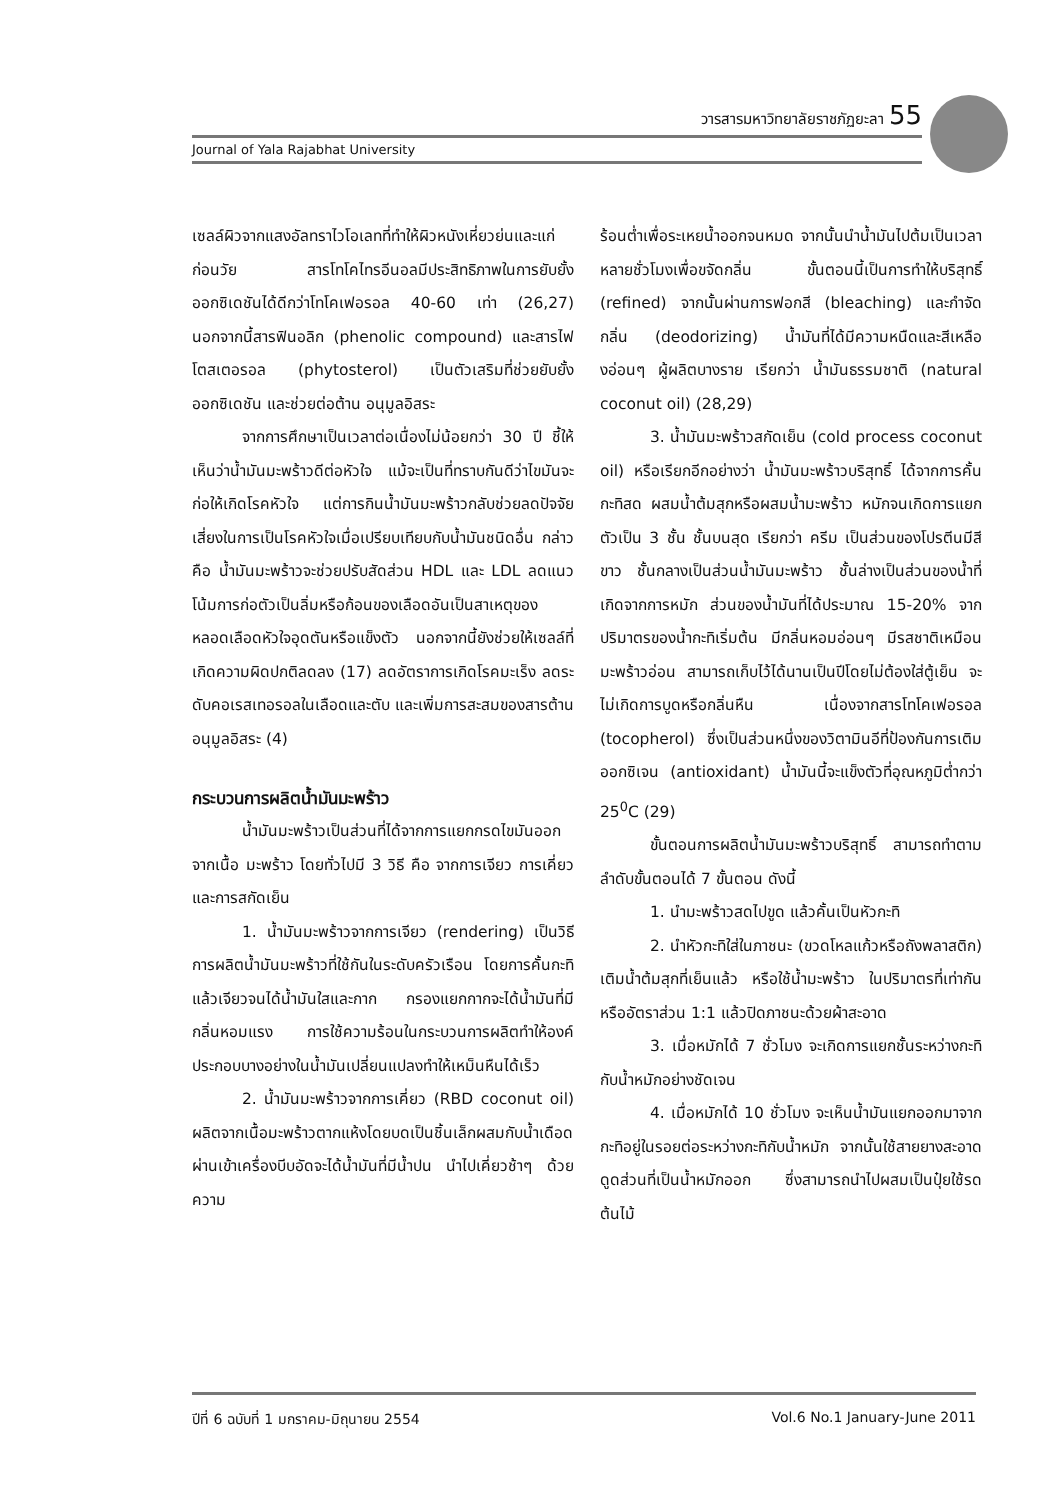วารสารมหาวิทยาลัยราชภัฏยะลา 55
Journal of Yala Rajabhat University
เซลล์ผิวจากแสงอัลทราไวโอเลทที่ทำให้ผิวหนังเหี่ยวย่นและแก่ก่อนวัย สารโทโคไทรอีนอลมีประสิทธิภาพในการยับยั้งออกซิเดชันได้ดีกว่าโทโคเฟอรอล 40-60 เท่า (26,27) นอกจากนี้สารฟินอลิก (phenolic compound) และสารไฟโตสเตอรอล (phytosterol) เป็นตัวเสริมที่ช่วยยับยั้งออกซิเดชัน และช่วยต่อต้าน อนุมูลอิสระ
จากการศึกษาเป็นเวลาต่อเนื่องไม่น้อยกว่า 30 ปี ชี้ให้เห็นว่าน้ำมันมะพร้าวดีต่อหัวใจ แม้จะเป็นที่ทราบกันดีว่าไขมันจะก่อให้เกิดโรคหัวใจ แต่การกินน้ำมันมะพร้าวกลับช่วยลดปัจจัยเสี่ยงในการเป็นโรคหัวใจเมื่อเปรียบเทียบกับน้ำมันชนิดอื่น กล่าวคือ น้ำมันมะพร้าวจะช่วยปรับสัดส่วน HDL และ LDL ลดแนวโน้มการก่อตัวเป็นลิ่มหรือก้อนของเลือดอันเป็นสาเหตุของหลอดเลือดหัวใจอุดตันหรือแข็งตัว นอกจากนี้ยังช่วยให้เซลล์ที่เกิดความผิดปกติลดลง (17) ลดอัตราการเกิดโรคมะเร็ง ลดระดับคอเรสเทอรอลในเลือดและตับ และเพิ่มการสะสมของสารต้านอนุมูลอิสระ (4)
กระบวนการผลิตน้ำมันมะพร้าว
น้ำมันมะพร้าวเป็นส่วนที่ได้จากการแยกกรดไขมันออกจากเนื้อ มะพร้าว โดยทั่วไปมี 3 วิธี คือ จากการเจียว การเคี่ยว และการสกัดเย็น
1. น้ำมันมะพร้าวจากการเจียว (rendering) เป็นวิธีการผลิตน้ำมันมะพร้าวที่ใช้กันในระดับครัวเรือน โดยการคั้นกะทิแล้วเจียวจนได้น้ำมันใสและกาก กรองแยกกากจะได้น้ำมันที่มีกลิ่นหอมแรง การใช้ความร้อนในกระบวนการผลิตทำให้องค์ประกอบบางอย่างในน้ำมันเปลี่ยนแปลงทำให้เหม็นหืนได้เร็ว
2. น้ำมันมะพร้าวจากการเคี่ยว (RBD coconut oil) ผลิตจากเนื้อมะพร้าวตากแห้งโดยบดเป็นชิ้นเล็กผสมกับน้ำเดือด ผ่านเข้าเครื่องบีบอัดจะได้น้ำมันที่มีน้ำปน นำไปเคี่ยวช้าๆ ด้วยความ
ร้อนต่ำเพื่อระเหยน้ำออกจนหมด จากนั้นนำน้ำมันไปต้มเป็นเวลาหลายชั่วโมงเพื่อขจัดกลิ่น ขั้นตอนนี้เป็นการทำให้บริสุทธิ์ (refined) จากนั้นผ่านการฟอกสี (bleaching) และกำจัดกลิ่น (deodorizing) น้ำมันที่ได้มีความหนืดและสีเหลืองอ่อนๆ ผู้ผลิตบางราย เรียกว่า น้ำมันธรรมชาติ (natural coconut oil) (28,29)
3. น้ำมันมะพร้าวสกัดเย็น (cold process coconut oil) หรือเรียกอีกอย่างว่า น้ำมันมะพร้าวบริสุทธิ์ ได้จากการคั้นกะทิสด ผสมน้ำต้มสุกหรือผสมน้ำมะพร้าว หมักจนเกิดการแยกตัวเป็น 3 ชั้น ชั้นบนสุด เรียกว่า ครีม เป็นส่วนของโปรตีนมีสีขาว ชั้นกลางเป็นส่วนน้ำมันมะพร้าว ชั้นล่างเป็นส่วนของน้ำที่เกิดจากการหมัก ส่วนของน้ำมันที่ได้ประมาณ 15-20% จากปริมาตรของน้ำกะทิเริ่มต้น มีกลิ่นหอมอ่อนๆ มีรสชาติเหมือนมะพร้าวอ่อน สามารถเก็บไว้ได้นานเป็นปีโดยไม่ต้องใส่ตู้เย็น จะไม่เกิดการบูดหรือกลิ่นหืน เนื่องจากสารโทโคเฟอรอล (tocopherol) ซึ่งเป็นส่วนหนึ่งของวิตามินอีที่ป้องกันการเติมออกซิเจน (antioxidant) น้ำมันนี้จะแข็งตัวที่อุณหภูมิต่ำกว่า 25<sup>0</sup>C (29)
ขั้นตอนการผลิตน้ำมันมะพร้าวบริสุทธิ์ สามารถทำตามลำดับขั้นตอนได้ 7 ขั้นตอน ดังนี้
1. นำมะพร้าวสดไปขูด แล้วคั้นเป็นหัวกะทิ
2. นำหัวกะทิใส่ในภาชนะ (ขวดโหลแก้วหรือถังพลาสติก) เติมน้ำต้มสุกที่เย็นแล้ว หรือใช้น้ำมะพร้าว ในปริมาตรที่เท่ากัน หรืออัตราส่วน 1:1 แล้วปิดภาชนะด้วยผ้าสะอาด
3. เมื่อหมักได้ 7 ชั่วโมง จะเกิดการแยกชั้นระหว่างกะทิกับน้ำหมักอย่างชัดเจน
4. เมื่อหมักได้ 10 ชั่วโมง จะเห็นน้ำมันแยกออกมาจากกะทิอยู่ในรอยต่อระหว่างกะทิกับน้ำหมัก จากนั้นใช้สายยางสะอาดดูดส่วนที่เป็นน้ำหมักออก ซึ่งสามารถนำไปผสมเป็นปุ๋ยใช้รดต้นไม้
ปีที่ 6 ฉบับที่ 1 มกราคม-มิถุนายน 2554 Vol.6 No.1 January-June 2011